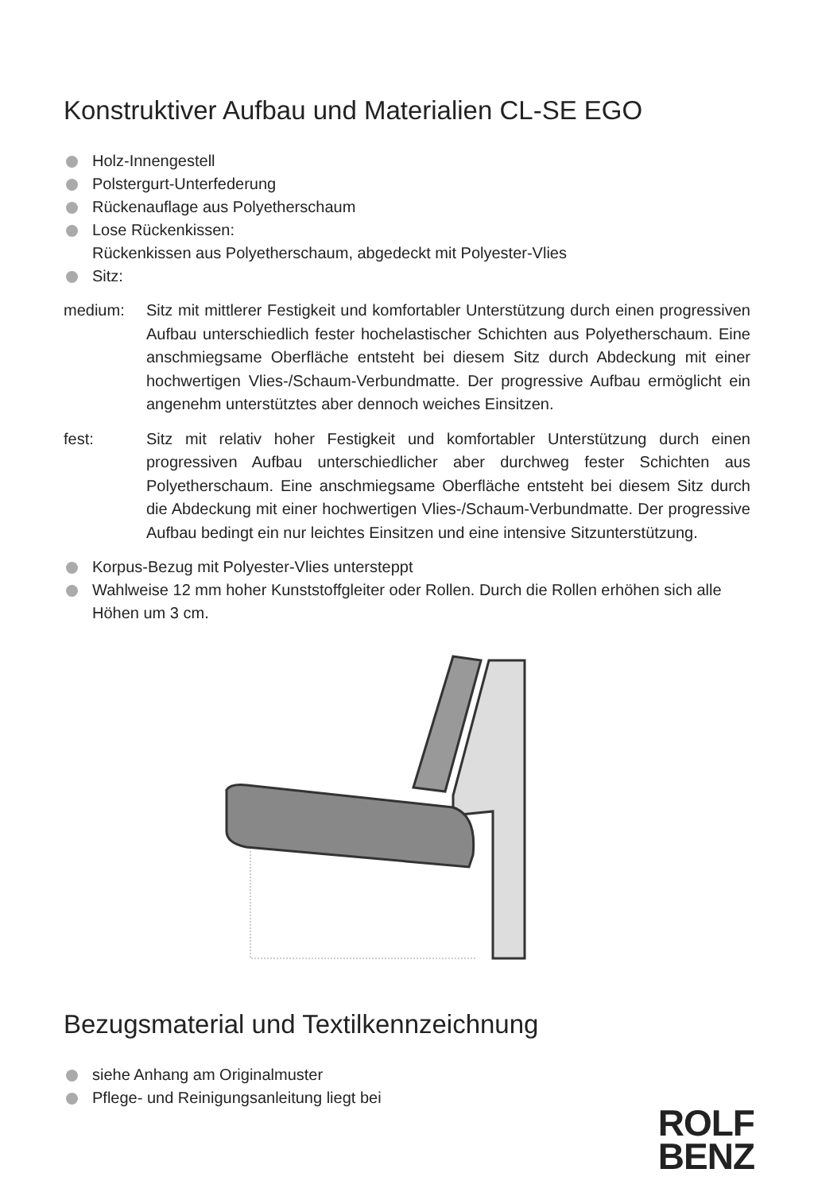Konstruktiver Aufbau und Materialien CL-SE EGO
Holz-Innengestell
Polstergurt-Unterfederung
Rückenauflage aus Polyetherschaum
Lose Rückenkissen:
Rückenkissen aus Polyetherschaum, abgedeckt mit Polyester-Vlies
Sitz:
medium: Sitz mit mittlerer Festigkeit und komfortabler Unterstützung durch einen progressiven Aufbau unterschiedlich fester hochelastischer Schichten aus Polyetherschaum. Eine anschmiegsame Oberfläche entsteht bei diesem Sitz durch Abdeckung mit einer hochwertigen Vlies-/Schaum-Verbundmatte. Der progressive Aufbau ermöglicht ein angenehm unterstütztes aber dennoch weiches Einsitzen.
fest: Sitz mit relativ hoher Festigkeit und komfortabler Unterstützung durch einen progressiven Aufbau unterschiedlicher aber durchweg fester Schichten aus Polyetherschaum. Eine anschmiegsame Oberfläche entsteht bei diesem Sitz durch die Abdeckung mit einer hochwertigen Vlies-/Schaum-Verbundmatte. Der progressive Aufbau bedingt ein nur leichtes Einsitzen und eine intensive Sitzunterstützung.
Korpus-Bezug mit Polyester-Vlies untersteppt
Wahlweise 12 mm hoher Kunststoffgleiter oder Rollen. Durch die Rollen erhöhen sich alle Höhen um 3 cm.
Bezugsmaterial und Textilkennzeichnung
siehe Anhang am Originalmuster
Pflege- und Reinigungsanleitung liegt bei
ROLF
BENZ